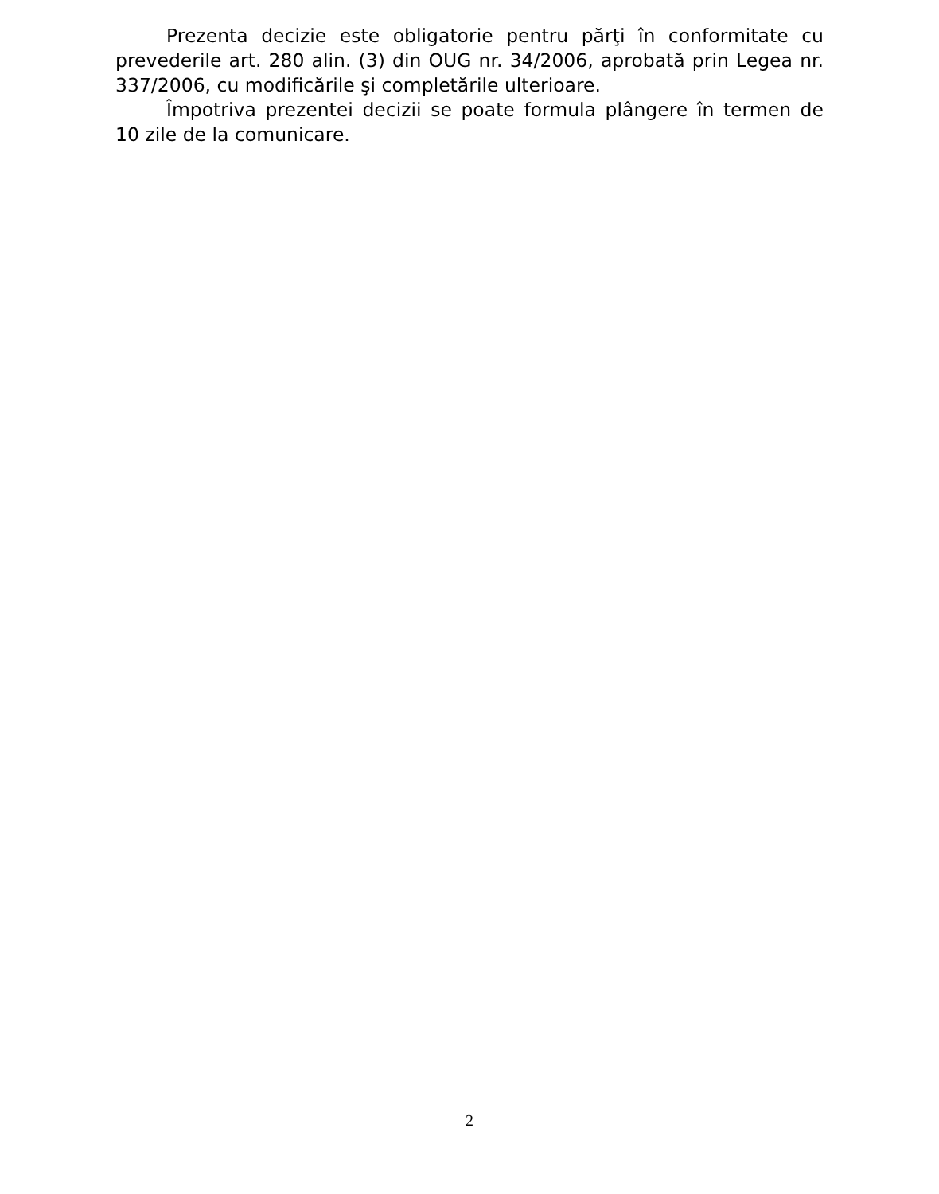Prezenta decizie este obligatorie pentru părţi în conformitate cu prevederile art. 280 alin. (3) din OUG nr. 34/2006, aprobată prin Legea nr. 337/2006, cu modificările şi completările ulterioare.
Împotriva prezentei decizii se poate formula plângere în termen de 10 zile de la comunicare.
2